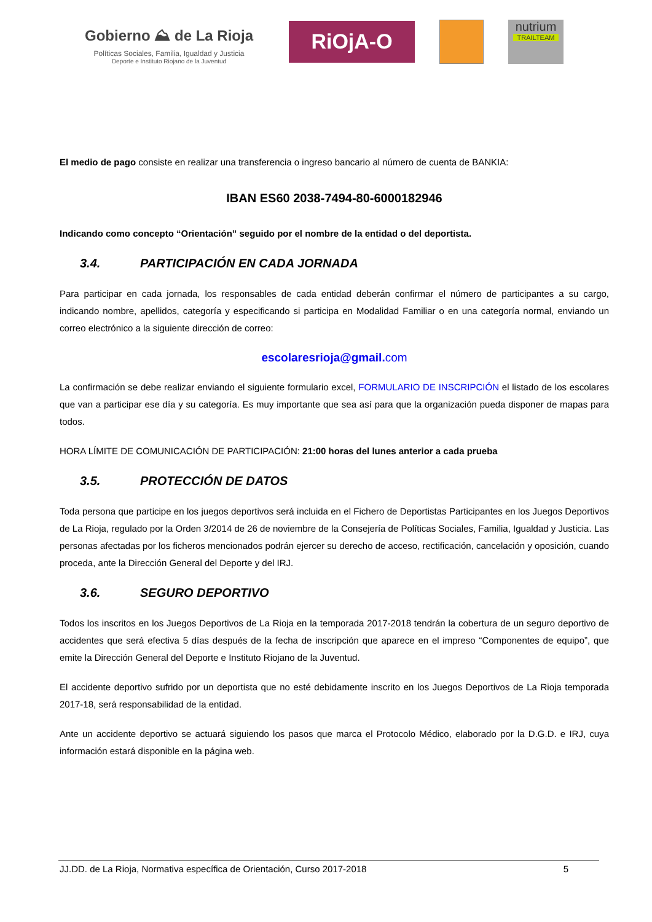Gobierno ⛰ de La Rioja
Políticas Sociales, Familia, Igualdad y Justicia
Deporte e Instituto Riojano de la Juventud
RiOjA-O
nutrium
TRAILTEAM
El medio de pago consiste en realizar una transferencia o ingreso bancario al número de cuenta de BANKIA:
IBAN ES60 2038-7494-80-6000182946
Indicando como concepto “Orientación” seguido por el nombre de la entidad o del deportista.
3.4. PARTICIPACIÓN EN CADA JORNADA
Para participar en cada jornada, los responsables de cada entidad deberán confirmar el número de participantes a su cargo, indicando nombre, apellidos, categoría y especificando si participa en Modalidad Familiar o en una categoría normal, enviando un correo electrónico a la siguiente dirección de correo:
escolaresrioja@gmail. com
La confirmación se debe realizar enviando el siguiente formulario excel, FORMULARIO DE INSCRIPCIÓN el listado de los escolares que van a participar ese día y su categoría. Es muy importante que sea así para que la organización pueda disponer de mapas para todos.
HORA LÍMITE DE COMUNICACIÓN DE PARTICIPACIÓN: 21:00 horas del lunes anterior a cada prueba
3.5. PROTECCIÓN DE DATOS
Toda persona que participe en los juegos deportivos será incluida en el Fichero de Deportistas Participantes en los Juegos Deportivos de La Rioja, regulado por la Orden 3/2014 de 26 de noviembre de la Consejería de Políticas Sociales, Familia, Igualdad y Justicia. Las personas afectadas por los ficheros mencionados podrán ejercer su derecho de acceso, rectificación, cancelación y oposición, cuando proceda, ante la Dirección General del Deporte y del IRJ.
3.6. SEGURO DEPORTIVO
Todos los inscritos en los Juegos Deportivos de La Rioja en la temporada 2017-2018 tendrán la cobertura de un seguro deportivo de accidentes que será efectiva 5 días después de la fecha de inscripción que aparece en el impreso “Componentes de equipo”, que emite la Dirección General del Deporte e Instituto Riojano de la Juventud.
El accidente deportivo sufrido por un deportista que no esté debidamente inscrito en los Juegos Deportivos de La Rioja temporada 2017-18, será responsabilidad de la entidad.
Ante un accidente deportivo se actuará siguiendo los pasos que marca el Protocolo Médico, elaborado por la D.G.D. e IRJ, cuya información estará disponible en la página web.
JJ.DD. de La Rioja, Normativa específica de Orientación, Curso 2017-2018 5